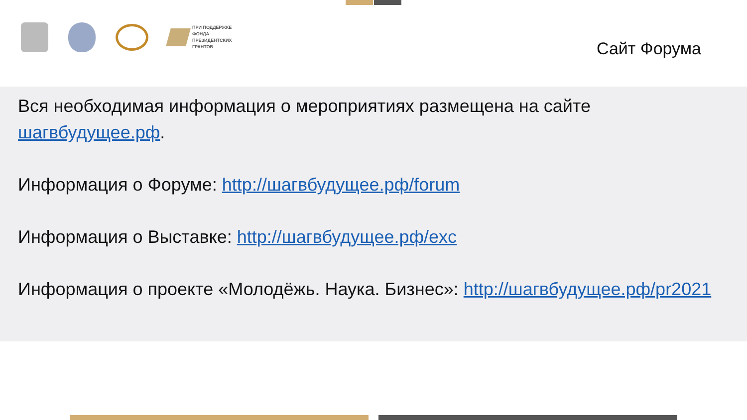ПРИ ПОДДЕРЖКЕ
ФОНДА
ПРЕЗИДЕНТСКИХ
ГРАНТОВ
Сайт Форума
Вся необходимая информация о мероприятиях размещена на сайте шагвбудущее.рф.
Информация о Форуме: http://шагвбудущее.рф/forum
Информация о Выставке: http://шагвбудущее.рф/exc
Информация о проекте «Молодёжь. Наука. Бизнес»: http://шагвбудущее.рф/pr2021